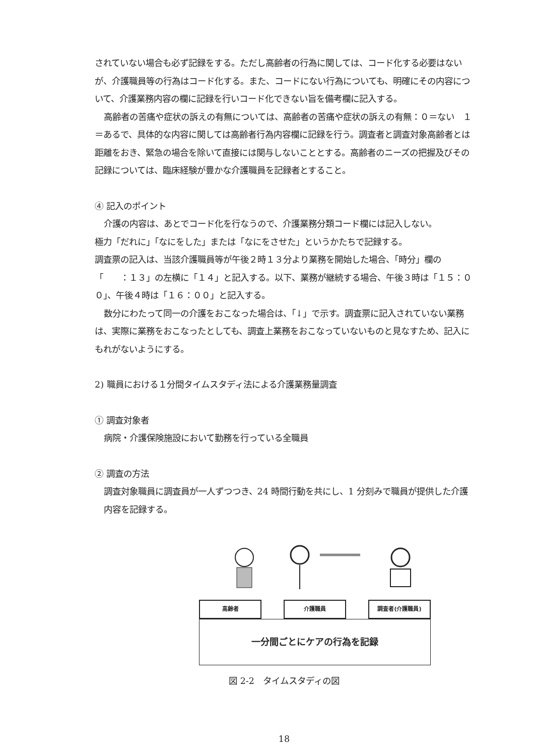されていない場合も必ず記録をする。ただし高齢者の行為に関しては、コード化する必要はないが、介護職員等の行為はコード化する。また、コードにない行為についても、明確にその内容について、介護業務内容の欄に記録を行いコード化できない旨を備考欄に記入する。
高齢者の苦痛や症状の訴えの有無については、高齢者の苦痛や症状の訴えの有無：０＝ない　１＝あるで、具体的な内容に関しては高齢者行為内容欄に記録を行う。調査者と調査対象高齢者とは距離をおき、緊急の場合を除いて直接には関与しないこととする。高齢者のニーズの把握及びその記録については、臨床経験が豊かな介護職員を記録者とすること。
④ 記入のポイント
介護の内容は、あとでコード化を行なうので、介護業務分類コード欄には記入しない。
極力「だれに」「なにをした」または「なにをさせた」というかたちで記録する。
調査票の記入は、当該介護職員等が午後２時１３分より業務を開始した場合、「時分」欄の「　　：１３」の左横に「１４」と記入する。以下、業務が継続する場合、午後３時は「１５：００」、午後４時は「１６：００」と記入する。
数分にわたって同一の介護をおこなった場合は、「↓」で示す。調査票に記入されていない業務は、実際に業務をおこなったとしても、調査上業務をおこなっていないものと見なすため、記入にもれがないようにする。
2) 職員における１分間タイムスタディ法による介護業務量調査
① 調査対象者
病院・介護保険施設において勤務を行っている全職員
② 調査の方法
調査対象職員に調査員が一人ずつつき、24 時間行動を共にし、1 分刻みで職員が提供した介護内容を記録する。
高齢者 介護職員 調査者(介護職員)
一分間ごとにケアの行為を記録
図 2-2　タイムスタディの図
18